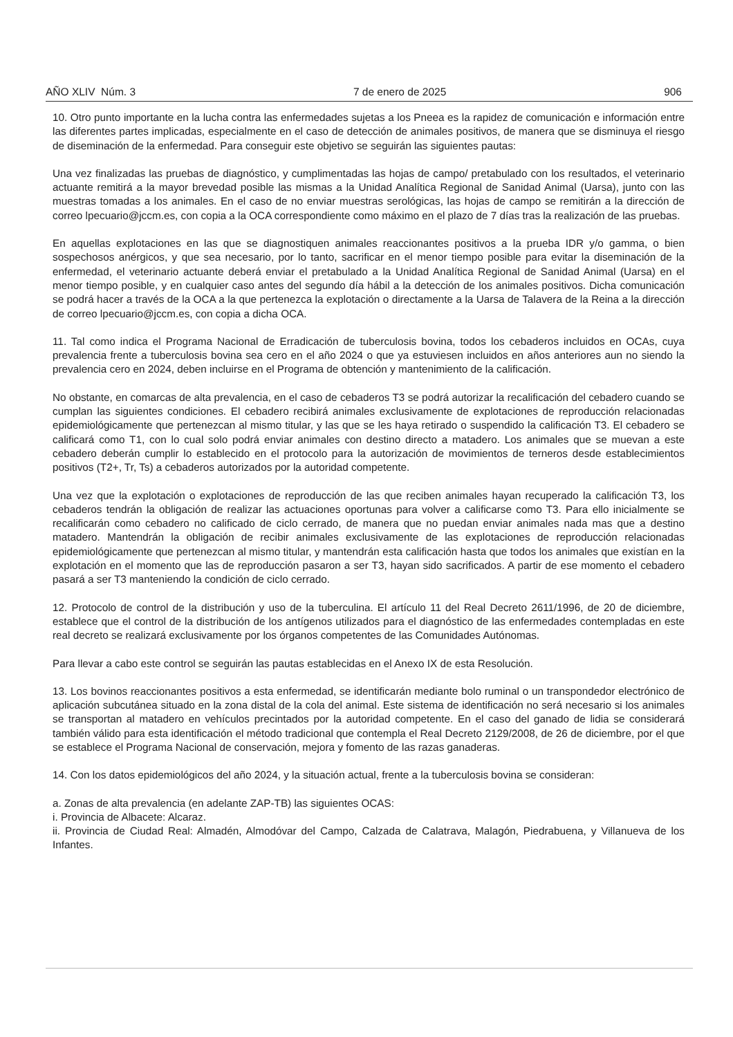AÑO XLIV Núm. 3 7 de enero de 2025 906
10. Otro punto importante en la lucha contra las enfermedades sujetas a los Pneea es la rapidez de comunicación e información entre las diferentes partes implicadas, especialmente en el caso de detección de animales positivos, de manera que se disminuya el riesgo de diseminación de la enfermedad. Para conseguir este objetivo se seguirán las siguientes pautas:
Una vez finalizadas las pruebas de diagnóstico, y cumplimentadas las hojas de campo/ pretabulado con los resultados, el veterinario actuante remitirá a la mayor brevedad posible las mismas a la Unidad Analítica Regional de Sanidad Animal (Uarsa), junto con las muestras tomadas a los animales. En el caso de no enviar muestras serológicas, las hojas de campo se remitirán a la dirección de correo lpecuario@jccm.es, con copia a la OCA correspondiente como máximo en el plazo de 7 días tras la realización de las pruebas.
En aquellas explotaciones en las que se diagnostiquen animales reaccionantes positivos a la prueba IDR y/o gamma, o bien sospechosos anérgicos, y que sea necesario, por lo tanto, sacrificar en el menor tiempo posible para evitar la diseminación de la enfermedad, el veterinario actuante deberá enviar el pretabulado a la Unidad Analítica Regional de Sanidad Animal (Uarsa) en el menor tiempo posible, y en cualquier caso antes del segundo día hábil a la detección de los animales positivos. Dicha comunicación se podrá hacer a través de la OCA a la que pertenezca la explotación o directamente a la Uarsa de Talavera de la Reina a la dirección de correo lpecuario@jccm.es, con copia a dicha OCA.
11. Tal como indica el Programa Nacional de Erradicación de tuberculosis bovina, todos los cebaderos incluidos en OCAs, cuya prevalencia frente a tuberculosis bovina sea cero en el año 2024 o que ya estuviesen incluidos en años anteriores aun no siendo la prevalencia cero en 2024, deben incluirse en el Programa de obtención y mantenimiento de la calificación.
No obstante, en comarcas de alta prevalencia, en el caso de cebaderos T3 se podrá autorizar la recalificación del cebadero cuando se cumplan las siguientes condiciones. El cebadero recibirá animales exclusivamente de explotaciones de reproducción relacionadas epidemiológicamente que pertenezcan al mismo titular, y las que se les haya retirado o suspendido la calificación T3. El cebadero se calificará como T1, con lo cual solo podrá enviar animales con destino directo a matadero. Los animales que se muevan a este cebadero deberán cumplir lo establecido en el protocolo para la autorización de movimientos de terneros desde establecimientos positivos (T2+, Tr, Ts) a cebaderos autorizados por la autoridad competente.
Una vez que la explotación o explotaciones de reproducción de las que reciben animales hayan recuperado la calificación T3, los cebaderos tendrán la obligación de realizar las actuaciones oportunas para volver a calificarse como T3. Para ello inicialmente se recalificarán como cebadero no calificado de ciclo cerrado, de manera que no puedan enviar animales nada mas que a destino matadero. Mantendrán la obligación de recibir animales exclusivamente de las explotaciones de reproducción relacionadas epidemiológicamente que pertenezcan al mismo titular, y mantendrán esta calificación hasta que todos los animales que existían en la explotación en el momento que las de reproducción pasaron a ser T3, hayan sido sacrificados. A partir de ese momento el cebadero pasará a ser T3 manteniendo la condición de ciclo cerrado.
12. Protocolo de control de la distribución y uso de la tuberculina. El artículo 11 del Real Decreto 2611/1996, de 20 de diciembre, establece que el control de la distribución de los antígenos utilizados para el diagnóstico de las enfermedades contempladas en este real decreto se realizará exclusivamente por los órganos competentes de las Comunidades Autónomas.
Para llevar a cabo este control se seguirán las pautas establecidas en el Anexo IX de esta Resolución.
13. Los bovinos reaccionantes positivos a esta enfermedad, se identificarán mediante bolo ruminal o un transpondedor electrónico de aplicación subcutánea situado en la zona distal de la cola del animal. Este sistema de identificación no será necesario si los animales se transportan al matadero en vehículos precintados por la autoridad competente. En el caso del ganado de lidia se considerará también válido para esta identificación el método tradicional que contempla el Real Decreto 2129/2008, de 26 de diciembre, por el que se establece el Programa Nacional de conservación, mejora y fomento de las razas ganaderas.
14. Con los datos epidemiológicos del año 2024, y la situación actual, frente a la tuberculosis bovina se consideran:
a. Zonas de alta prevalencia (en adelante ZAP-TB) las siguientes OCAS:
i. Provincia de Albacete: Alcaraz.
ii. Provincia de Ciudad Real: Almadén, Almodóvar del Campo, Calzada de Calatrava, Malagón, Piedrabuena, y Villanueva de los Infantes.